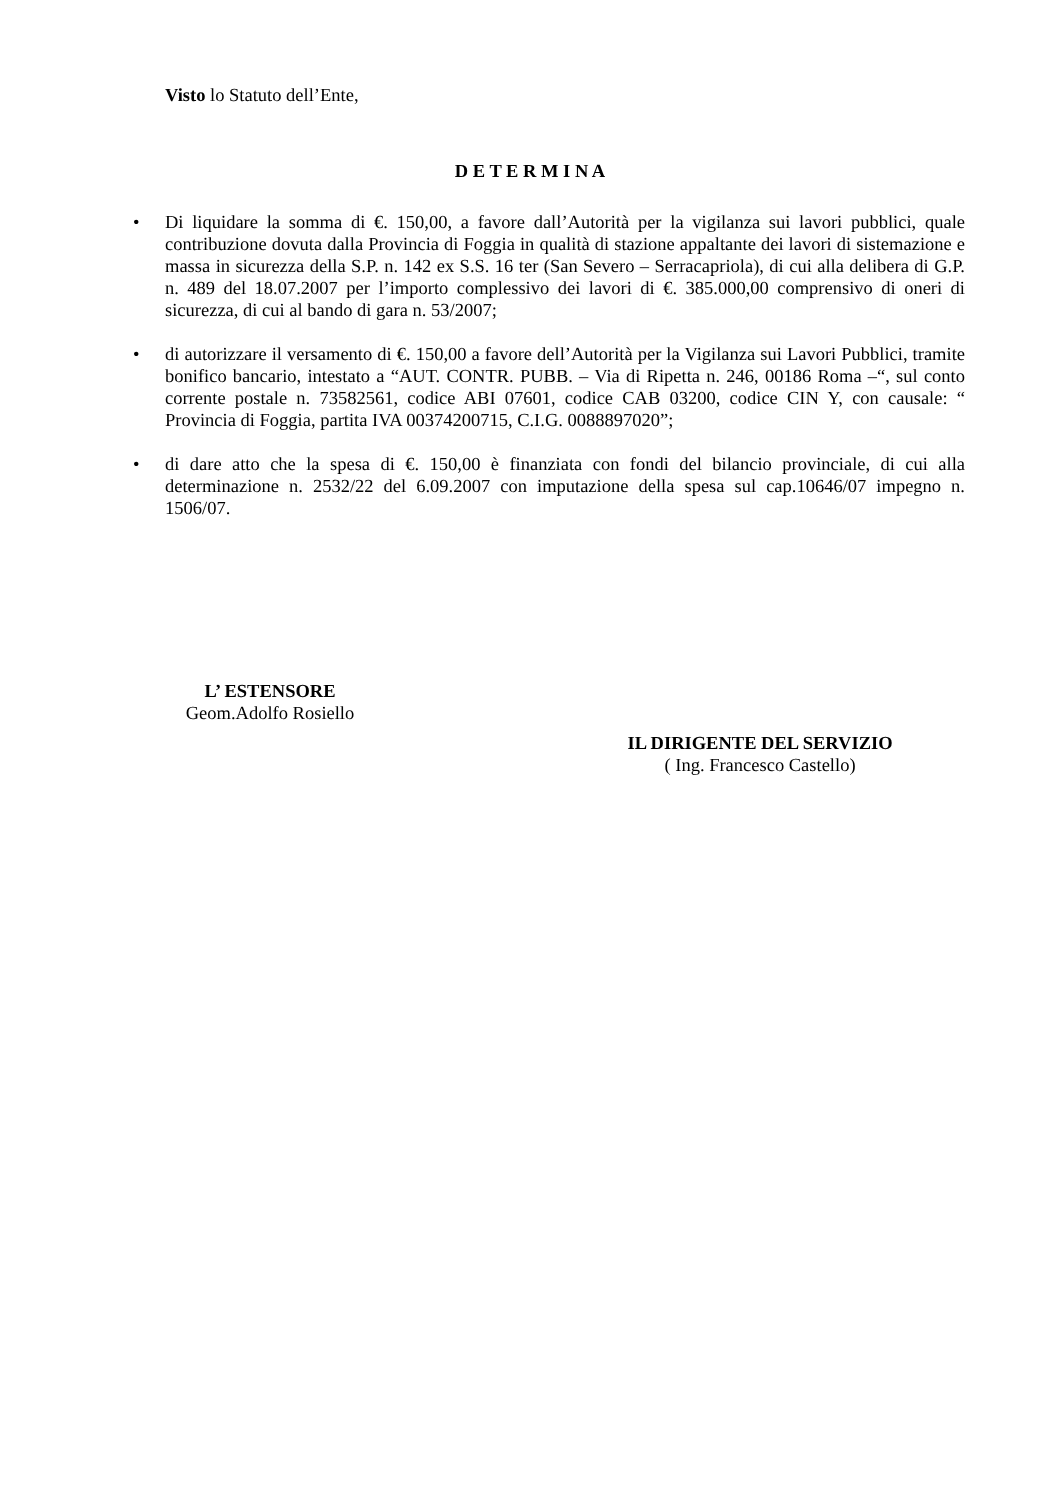Visto lo Statuto dell’Ente,
D E T E R M I N A
• Di liquidare la somma di €. 150,00, a favore dall’Autorità per la vigilanza sui lavori pubblici, quale contribuzione dovuta dalla Provincia di Foggia in qualità di stazione appaltante dei lavori di sistemazione e massa in sicurezza della S.P. n. 142 ex S.S. 16 ter (San Severo – Serracapriola), di cui alla delibera di G.P. n. 489 del 18.07.2007 per l’importo complessivo dei lavori di €. 385.000,00 comprensivo di oneri di sicurezza, di cui al bando di gara n. 53/2007;
• di autorizzare il versamento di €. 150,00 a favore dell’Autorità per la Vigilanza sui Lavori Pubblici, tramite bonifico bancario, intestato a “AUT. CONTR. PUBB. – Via di Ripetta n. 246, 00186 Roma –“, sul conto corrente postale n. 73582561, codice ABI 07601, codice CAB 03200, codice CIN Y, con causale: “ Provincia di Foggia, partita IVA 00374200715, C.I.G. 0088897020”;
• di dare atto che la spesa di €. 150,00 è finanziata con fondi del bilancio provinciale, di cui alla determinazione n. 2532/22 del 6.09.2007 con imputazione della spesa sul cap.10646/07 impegno n. 1506/07.
L’ ESTENSORE
Geom.Adolfo Rosiello
IL DIRIGENTE DEL SERVIZIO
( Ing. Francesco Castello)